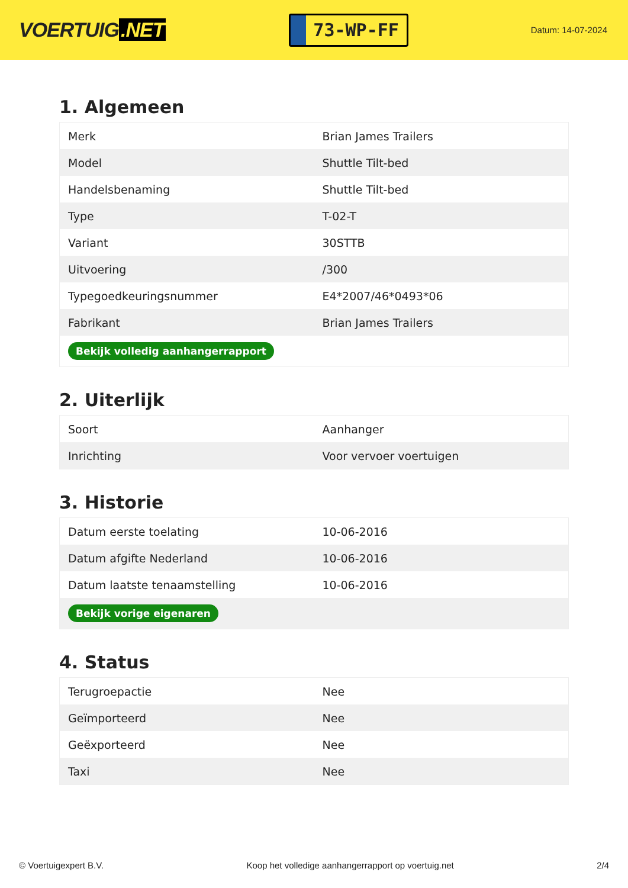VOERTUIG.NET
73-WP-FF
Datum: 14-07-2024
1. Algemeen
| Merk | Brian James Trailers |
| Model | Shuttle Tilt-bed |
| Handelsbenaming | Shuttle Tilt-bed |
| Type | T-02-T |
| Variant | 30STTB |
| Uitvoering | /300 |
| Typegoedkeuringsnummer | E4*2007/46*0493*06 |
| Fabrikant | Brian James Trailers |
| Bekijk volledig aanhangerrapport | |
2. Uiterlijk
| Soort | Aanhanger |
| Inrichting | Voor vervoer voertuigen |
3. Historie
| Datum eerste toelating | 10-06-2016 |
| Datum afgifte Nederland | 10-06-2016 |
| Datum laatste tenaamstelling | 10-06-2016 |
| Bekijk vorige eigenaren | |
4. Status
| Terugroepactie | Nee |
| Geïmporteerd | Nee |
| Geëxporteerd | Nee |
| Taxi | Nee |
© Voertuigexpert B.V. Koop het volledige aanhangerrapport op voertuig.net 2/4